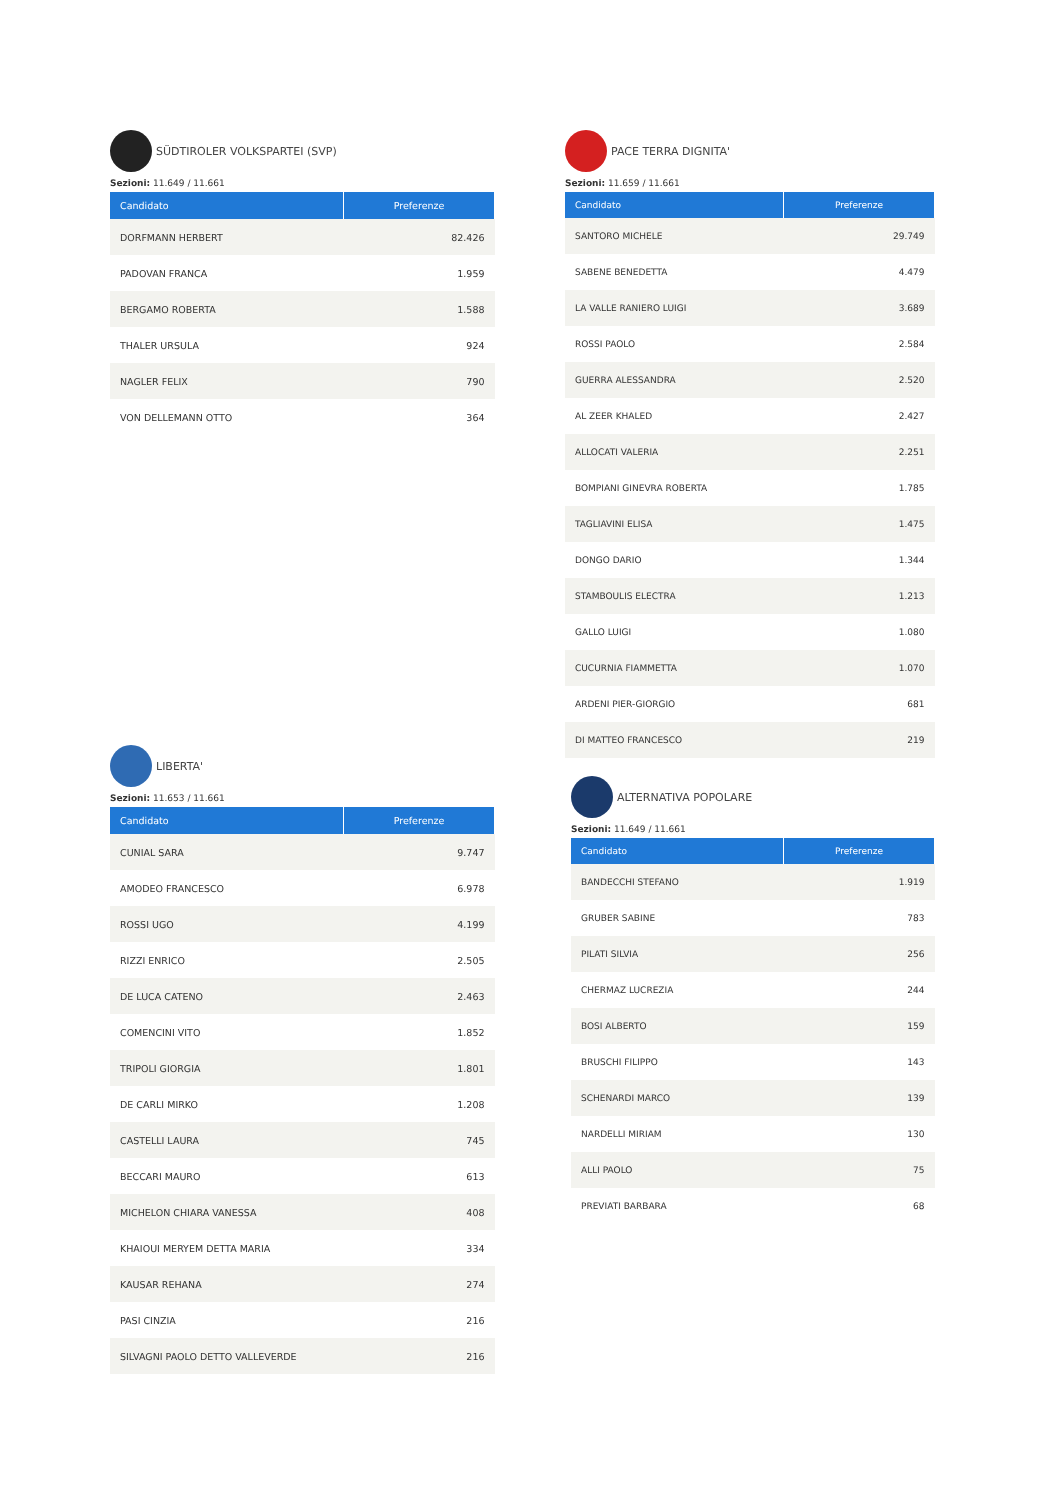SÜDTIROLER VOLKSPARTEI (SVP)
Sezioni: 11.649 / 11.661
| Candidato | Preferenze |
| --- | --- |
| DORFMANN HERBERT | 82.426 |
| PADOVAN FRANCA | 1.959 |
| BERGAMO ROBERTA | 1.588 |
| THALER URSULA | 924 |
| NAGLER FELIX | 790 |
| VON DELLEMANN OTTO | 364 |
LIBERTA'
Sezioni: 11.653 / 11.661
| Candidato | Preferenze |
| --- | --- |
| CUNIAL SARA | 9.747 |
| AMODEO FRANCESCO | 6.978 |
| ROSSI UGO | 4.199 |
| RIZZI ENRICO | 2.505 |
| DE LUCA CATENO | 2.463 |
| COMENCINI VITO | 1.852 |
| TRIPOLI GIORGIA | 1.801 |
| DE CARLI MIRKO | 1.208 |
| CASTELLI LAURA | 745 |
| BECCARI MAURO | 613 |
| MICHELON CHIARA VANESSA | 408 |
| KHAIOUI MERYEM DETTA MARIA | 334 |
| KAUSAR REHANA | 274 |
| PASI CINZIA | 216 |
| SILVAGNI PAOLO DETTO VALLEVERDE | 216 |
PACE TERRA DIGNITA'
Sezioni: 11.659 / 11.661
| Candidato | Preferenze |
| --- | --- |
| SANTORO MICHELE | 29.749 |
| SABENE BENEDETTA | 4.479 |
| LA VALLE RANIERO LUIGI | 3.689 |
| ROSSI PAOLO | 2.584 |
| GUERRA ALESSANDRA | 2.520 |
| AL ZEER KHALED | 2.427 |
| ALLOCATI VALERIA | 2.251 |
| BOMPIANI GINEVRA ROBERTA | 1.785 |
| TAGLIAVINI ELISA | 1.475 |
| DONGO DARIO | 1.344 |
| STAMBOULIS ELECTRA | 1.213 |
| GALLO LUIGI | 1.080 |
| CUCURNIA FIAMMETTA | 1.070 |
| ARDENI PIER-GIORGIO | 681 |
| DI MATTEO FRANCESCO | 219 |
ALTERNATIVA POPOLARE
Sezioni: 11.649 / 11.661
| Candidato | Preferenze |
| --- | --- |
| BANDECCHI STEFANO | 1.919 |
| GRUBER SABINE | 783 |
| PILATI SILVIA | 256 |
| CHERMAZ LUCREZIA | 244 |
| BOSI ALBERTO | 159 |
| BRUSCHI FILIPPO | 143 |
| SCHENARDI MARCO | 139 |
| NARDELLI MIRIAM | 130 |
| ALLI PAOLO | 75 |
| PREVIATI BARBARA | 68 |